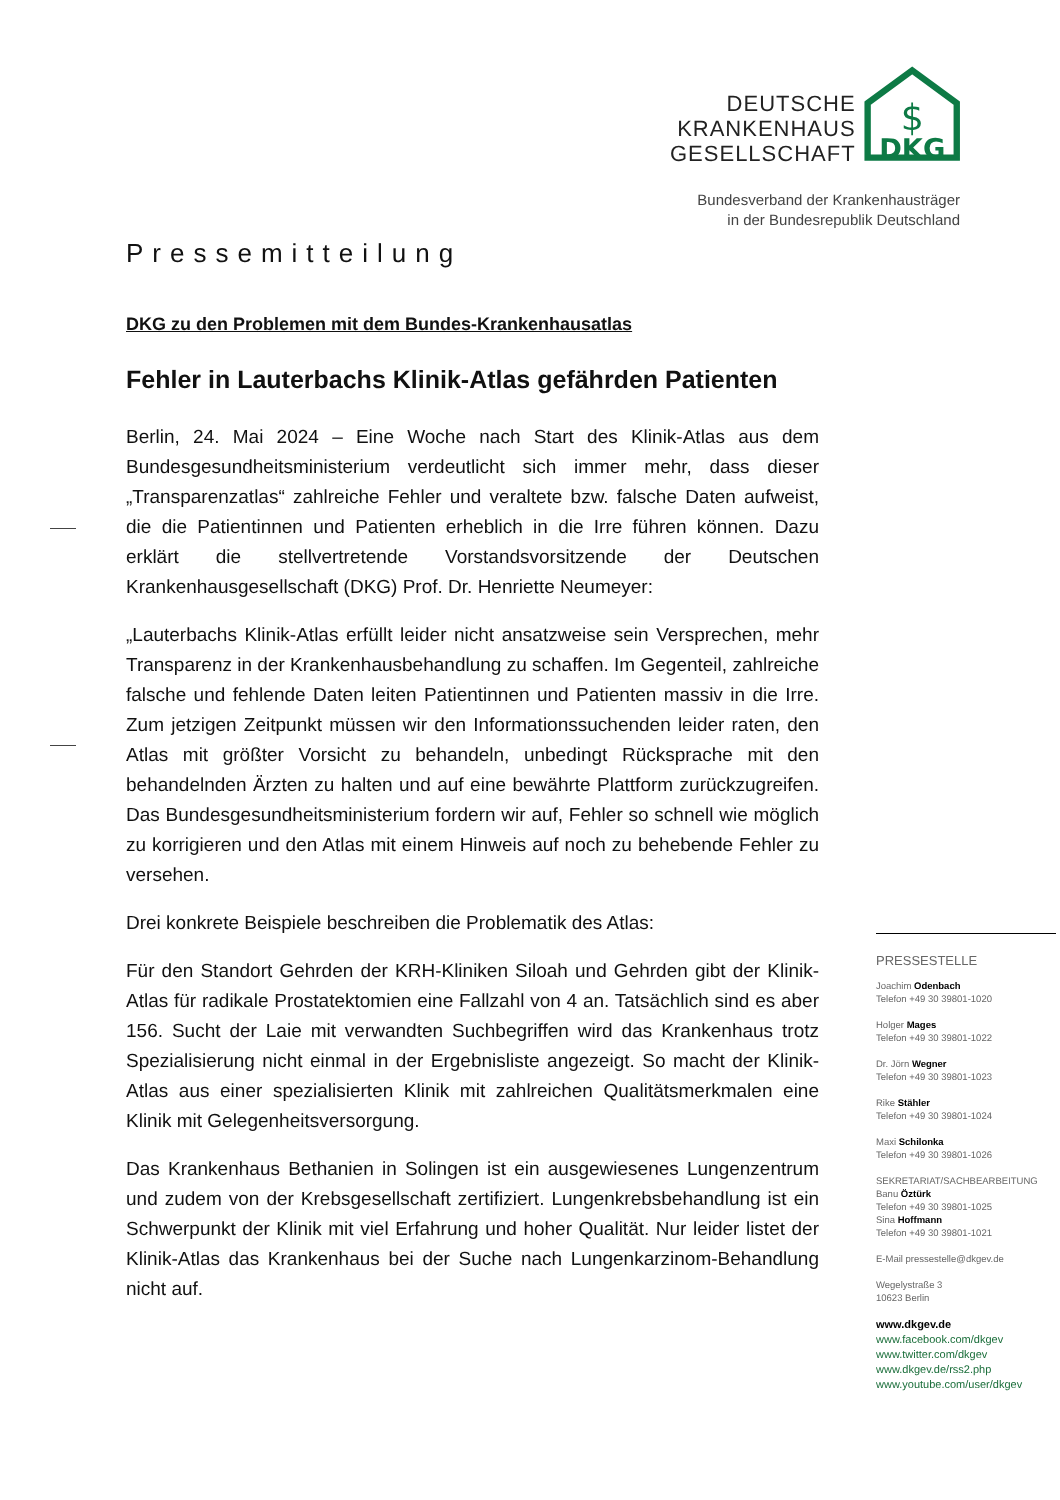DEUTSCHE
KRANKENHAUS
GESELLSCHAFT
$
DKG
Bundesverband der Krankenhausträger
in der Bundesrepublik Deutschland
Pressemitteilung
DKG zu den Problemen mit dem Bundes-Krankenhausatlas
Fehler in Lauterbachs Klinik-Atlas gefährden Patienten
Berlin, 24. Mai 2024 – Eine Woche nach Start des Klinik-Atlas aus dem Bundesgesundheitsministerium verdeutlicht sich immer mehr, dass dieser „Transparenzatlas“ zahlreiche Fehler und veraltete bzw. falsche Daten aufweist, die die Patientinnen und Patienten erheblich in die Irre führen können. Dazu erklärt die stellvertretende Vorstandsvorsitzende der Deutschen Krankenhausgesellschaft (DKG) Prof. Dr. Henriette Neumeyer:
„Lauterbachs Klinik-Atlas erfüllt leider nicht ansatzweise sein Versprechen, mehr Transparenz in der Krankenhausbehandlung zu schaffen. Im Gegenteil, zahlreiche falsche und fehlende Daten leiten Patientinnen und Patienten massiv in die Irre. Zum jetzigen Zeitpunkt müssen wir den Informationssuchenden leider raten, den Atlas mit größter Vorsicht zu behandeln, unbedingt Rücksprache mit den behandelnden Ärzten zu halten und auf eine bewährte Plattform zurückzugreifen. Das Bundesgesundheitsministerium fordern wir auf, Fehler so schnell wie möglich zu korrigieren und den Atlas mit einem Hinweis auf noch zu behebende Fehler zu versehen.
Drei konkrete Beispiele beschreiben die Problematik des Atlas:
Für den Standort Gehrden der KRH-Kliniken Siloah und Gehrden gibt der Klinik-Atlas für radikale Prostatektomien eine Fallzahl von 4 an. Tatsächlich sind es aber 156. Sucht der Laie mit verwandten Suchbegriffen wird das Krankenhaus trotz Spezialisierung nicht einmal in der Ergebnisliste angezeigt. So macht der Klinik-Atlas aus einer spezialisierten Klinik mit zahlreichen Qualitätsmerkmalen eine Klinik mit Gelegenheitsversorgung.
Das Krankenhaus Bethanien in Solingen ist ein ausgewiesenes Lungenzentrum und zudem von der Krebsgesellschaft zertifiziert. Lungenkrebsbehandlung ist ein Schwerpunkt der Klinik mit viel Erfahrung und hoher Qualität. Nur leider listet der Klinik-Atlas das Krankenhaus bei der Suche nach Lungenkarzinom-Behandlung nicht auf.
PRESSESTELLE
Joachim Odenbach
Telefon +49 30 39801-1020
Holger Mages
Telefon +49 30 39801-1022
Dr. Jörn Wegner
Telefon +49 30 39801-1023
Rike Stähler
Telefon +49 30 39801-1024
Maxi Schilonka
Telefon +49 30 39801-1026
SEKRETARIAT/SACHBEARBEITUNG
Banu Öztürk
Telefon +49 30 39801-1025
Sina Hoffmann
Telefon +49 30 39801-1021
E-Mail pressestelle@dkgev.de
Wegelystraße 3
10623 Berlin
www.dkgev.de
www.facebook.com/dkgev
www.twitter.com/dkgev
www.dkgev.de/rss2.php
www.youtube.com/user/dkgev